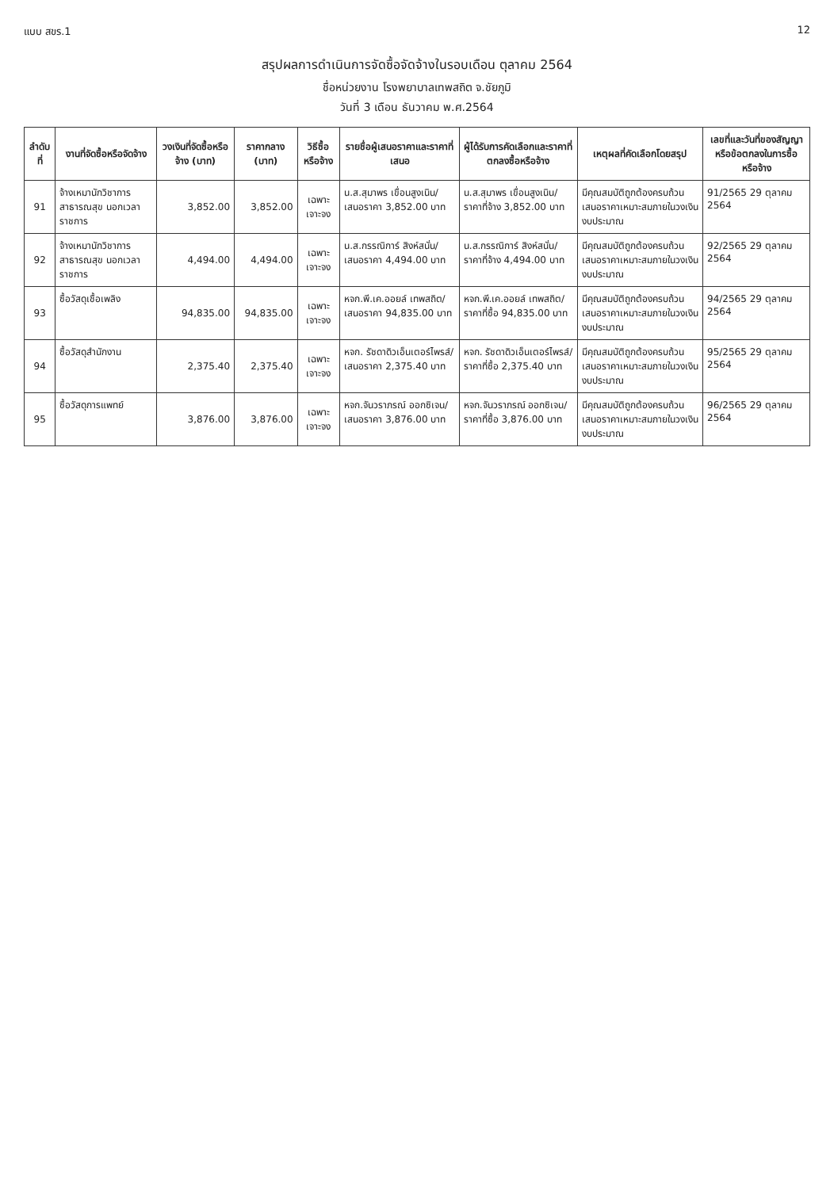แบบ สขร.1 12
สรุปผลการดำเนินการจัดซื้อจัดจ้างในรอบเดือน ตุลาคม 2564
ชื่อหน่วยงาน โรงพยาบาลเทพสถิต จ.ชัยภูมิ
วันที่ 3 เดือน ธันวาคม พ.ศ.2564
| ลำดับที่ | งานที่จัดซื้อหรือจัดจ้าง | วงเงินที่จัดซื้อหรือจ้าง (บาท) | ราคากลาง (บาท) | วิธีซื้อหรือจ้าง | รายชื่อผู้เสนอราคาและราคาที่เสนอ | ผู้ได้รับการคัดเลือกและราคาที่ตกลงซื้อหรือจ้าง | เหตุผลที่คัดเลือกโดยสรุป | เลขที่และวันที่ของสัญญาหรือข้อตกลงในการซื้อหรือจ้าง |
| --- | --- | --- | --- | --- | --- | --- | --- | --- |
| 91 | จ้างเหมานักวิชาการสาธารณสุข นอกเวลาราชการ | 3,852.00 | 3,852.00 | เฉพาะเจาะจง | น.ส.สุมาพร เขื่อนสูงเนิน/เสนอราคา 3,852.00 บาท | น.ส.สุมาพร เขื่อนสูงเนิน/ราคาที่จ้าง 3,852.00 บาท | มีคุณสมบัติถูกต้องครบถ้วนเสนอราคาเหมาะสมภายในวงเงินงบประมาณ | 91/2565 29 ตุลาคม 2564 |
| 92 | จ้างเหมานักวิชาการสาธารณสุข นอกเวลาราชการ | 4,494.00 | 4,494.00 | เฉพาะเจาะจง | น.ส.กรรณิการ์ สิงห์สนั่น/เสนอราคา 4,494.00 บาท | น.ส.กรรณิการ์ สิงห์สนั่น/ราคาที่จ้าง 4,494.00 บาท | มีคุณสมบัติถูกต้องครบถ้วนเสนอราคาเหมาะสมภายในวงเงินงบประมาณ | 92/2565 29 ตุลาคม 2564 |
| 93 | ซื้อวัสดุเชื้อเพลิง | 94,835.00 | 94,835.00 | เฉพาะเจาะจง | หจก.พี.เค.ออยล์ เทพสถิต/เสนอราคา 94,835.00 บาท | หจก.พี.เค.ออยล์ เทพสถิต/ราคาที่ซื้อ 94,835.00 บาท | มีคุณสมบัติถูกต้องครบถ้วนเสนอราคาเหมาะสมภายในวงเงินงบประมาณ | 94/2565 29 ตุลาคม 2564 |
| 94 | ซื้อวัสดุสำนักงาน | 2,375.40 | 2,375.40 | เฉพาะเจาะจง | หจก. รัชดาดิวเอ็นเตอร์ไพรส์/เสนอราคา 2,375.40 บาท | หจก. รัชดาดิวเอ็นเตอร์ไพรส์/ราคาที่ซื้อ 2,375.40 บาท | มีคุณสมบัติถูกต้องครบถ้วนเสนอราคาเหมาะสมภายในวงเงินงบประมาณ | 95/2565 29 ตุลาคม 2564 |
| 95 | ซื้อวัสดุการแพทย์ | 3,876.00 | 3,876.00 | เฉพาะเจาะจง | หจก.จันวราภรณ์ ออกซิเจน/เสนอราคา 3,876.00 บาท | หจก.จันวราภรณ์ ออกซิเจน/ราคาที่ซื้อ 3,876.00 บาท | มีคุณสมบัติถูกต้องครบถ้วนเสนอราคาเหมาะสมภายในวงเงินงบประมาณ | 96/2565 29 ตุลาคม 2564 |